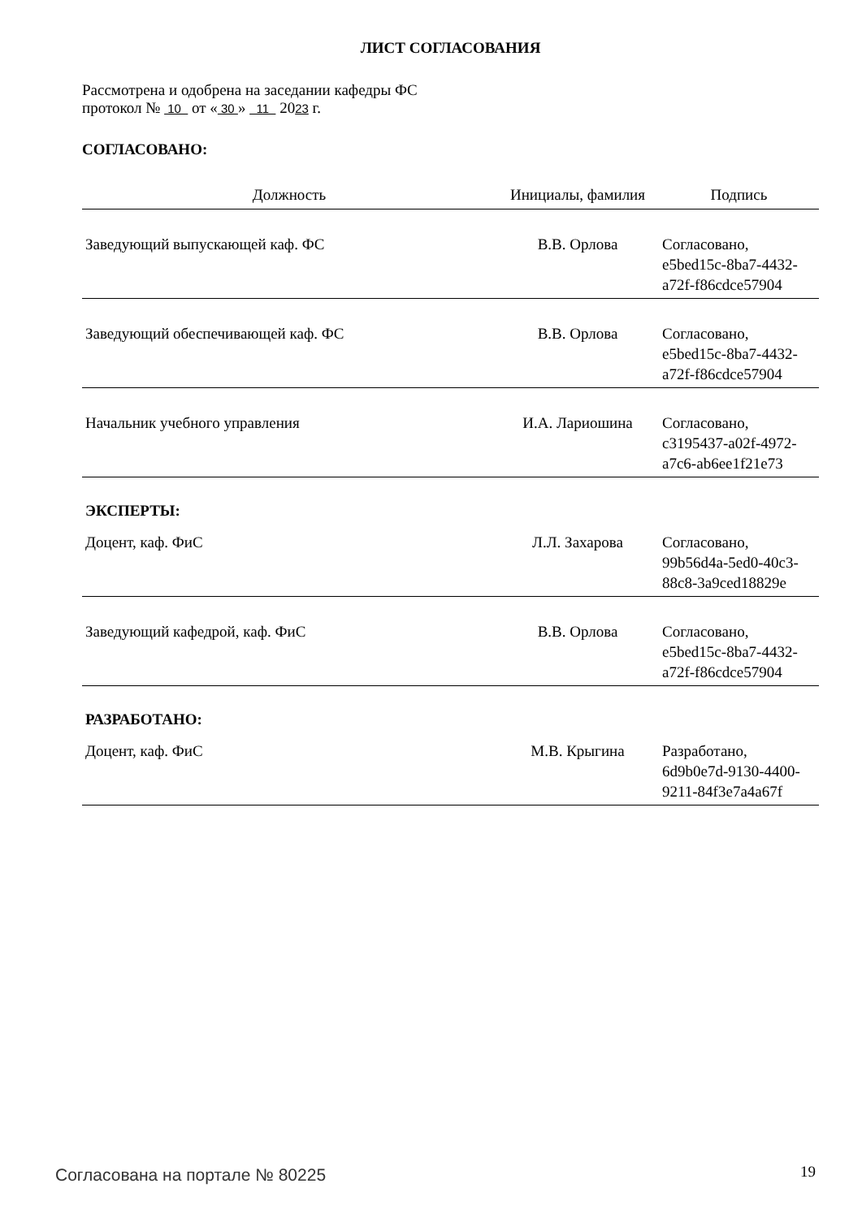ЛИСТ СОГЛАСОВАНИЯ
Рассмотрена и одобрена на заседании кафедры ФС
протокол № 10 от « 30 » 11 2023 г.
СОГЛАСОВАНО:
| Должность | Инициалы, фамилия | Подпись |
| --- | --- | --- |
| Заведующий выпускающей каф. ФС | В.В. Орлова | Согласовано, e5bed15c-8ba7-4432- a72f-f86cdce57904 |
| Заведующий обеспечивающей каф. ФС | В.В. Орлова | Согласовано, e5bed15c-8ba7-4432- a72f-f86cdce57904 |
| Начальник учебного управления | И.А. Лариошина | Согласовано, c3195437-a02f-4972- a7c6-ab6ee1f21e73 |
| ЭКСПЕРТЫ: | | |
| Доцент, каф. ФиС | Л.Л. Захарова | Согласовано, 99b56d4a-5ed0-40c3- 88c8-3a9ced18829e |
| Заведующий кафедрой, каф. ФиС | В.В. Орлова | Согласовано, e5bed15c-8ba7-4432- a72f-f86cdce57904 |
| РАЗРАБОТАНО: | | |
| Доцент, каф. ФиС | М.В. Крыгина | Разработано, 6d9b0e7d-9130-4400- 9211-84f3e7a4a67f |
Согласована на портале № 80225 19